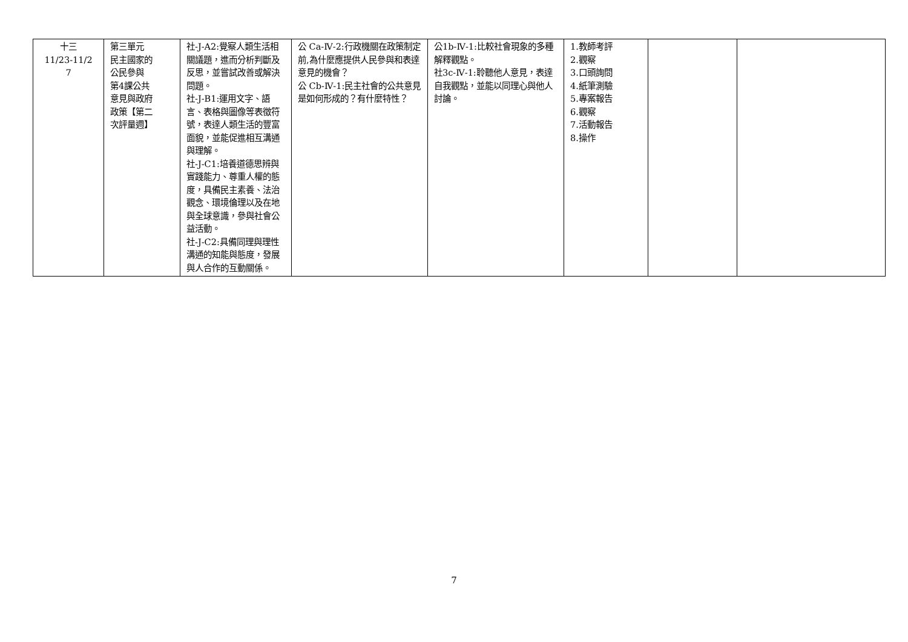| 十三 11/23-11/2 7 | 第三單元 民主國家的 公民參與 第4課公共 意見與政府 政策【第二 次評量週】 | 社-J-A2:覺察人類生活相關議題，進而分析判斷及反思，並嘗試改善或解決問題。 社-J-B1:運用文字、語言、表格與圖像等表徵符號，表達人類生活的豐富面貌，並能促進相互溝通與理解。 社-J-C1:培養道德思辨與實踐能力、尊重人權的態度，具備民主素養、法治觀念、環境倫理以及在地與全球意識，參與社會公益活動。 社-J-C2:具備同理與理性溝通的知能與態度，發展與人合作的互動關係。 | 公 Ca-Ⅳ-2:行政機關在政策制定前,為什麼應提供人民參與和表達意見的機會？ 公 Cb-Ⅳ-1:民主社會的公共意見是如何形成的？有什麼特性？ | 公1b-Ⅳ-1:比較社會現象的多種解釋觀點。 社3c-Ⅳ-1:聆聽他人意見，表達自我觀點，並能以同理心與他人討論。 | 1.教師考評 2.觀察 3.口頭詢問 4.紙筆測驗 5.專案報告 6.觀察 7.活動報告 8.操作 | | |
7